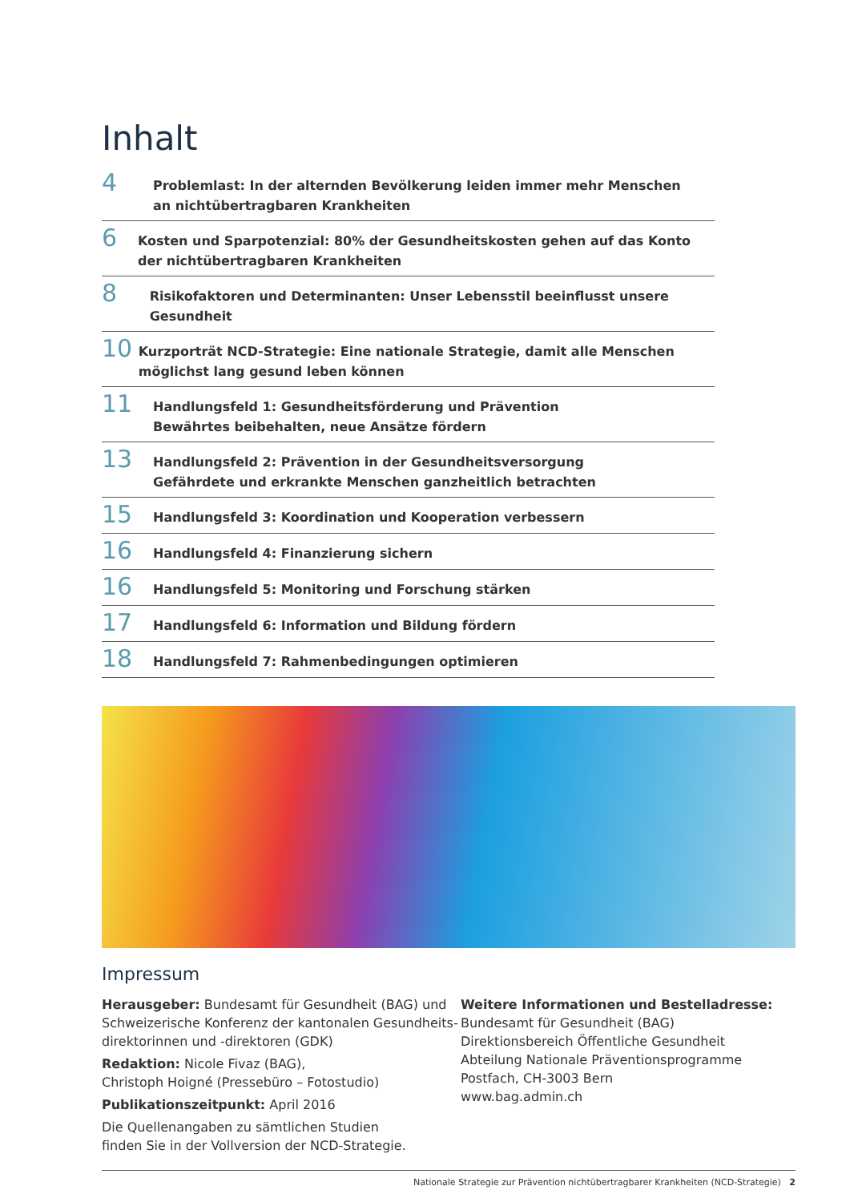Inhalt
4
Problemlast: In der alternden Bevölkerung leiden immer mehr Menschen
an nichtübertragbaren Krankheiten
6
Kosten und Sparpotenzial: 80% der Gesundheitskosten gehen auf das Konto der nichtübertragbaren Krankheiten
8
Risikofaktoren und Determinanten: Unser Lebensstil beeinflusst unsere Gesundheit
10
Kurzporträt NCD-Strategie: Eine nationale Strategie, damit alle Menschen möglichst lang gesund leben können
11
Handlungsfeld 1: Gesundheitsförderung und Prävention
Bewährtes beibehalten, neue Ansätze fördern
13
Handlungsfeld 2: Prävention in der Gesundheitsversorgung
Gefährdete und erkrankte Menschen ganzheitlich betrachten
15
Handlungsfeld 3: Koordination und Kooperation verbessern
16
Handlungsfeld 4: Finanzierung sichern
16
Handlungsfeld 5: Monitoring und Forschung stärken
17
Handlungsfeld 6: Information und Bildung fördern
18
Handlungsfeld 7: Rahmenbedingungen optimieren
Impressum
Herausgeber: Bundesamt für Gesundheit (BAG) und Schweizerische Konferenz der kantonalen Gesundheits-direktorinnen und -direktoren (GDK)
Redaktion: Nicole Fivaz (BAG),
Christoph Hoigné (Pressebüro – Fotostudio)
Publikationszeitpunkt: April 2016
Die Quellenangaben zu sämtlichen Studien
finden Sie in der Vollversion der NCD-Strategie.
Weitere Informationen und Bestelladresse:
Bundesamt für Gesundheit (BAG)
Direktionsbereich Öffentliche Gesundheit
Abteilung Nationale Präventionsprogramme
Postfach, CH-3003 Bern
www.bag.admin.ch
Nationale Strategie zur Prävention nichtübertragbarer Krankheiten (NCD-Strategie) 2